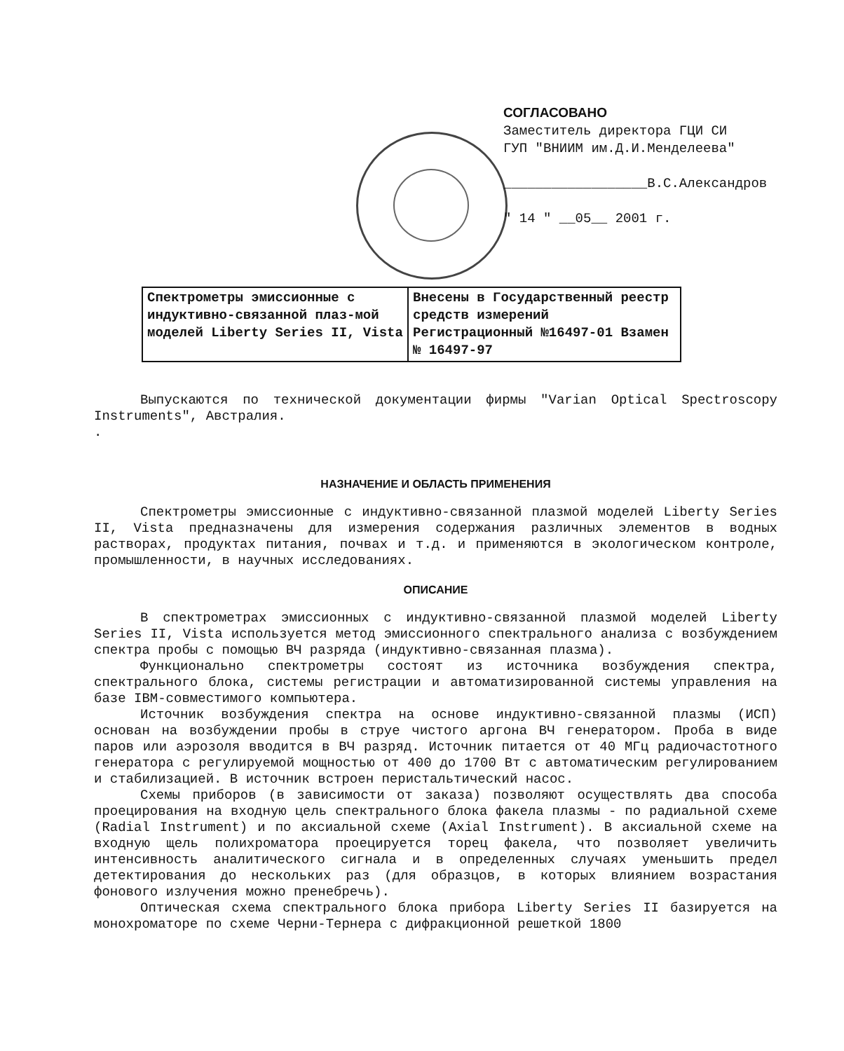СОГЛАСОВАНО
Заместитель директора ГЦИ СИ
ГУП "ВНИИМ им.Д.И.Менделеева"
__________________В.С.Александров
" 14 " __05__ 2001 г.
| Спектрометры эмиссионные с индуктивно-связанной плаз-мой моделей Liberty Series II, Vista | Внесены в Государственный реестр средств измерений Регистрационный №16497-01 Взамен № 16497-97 |
Выпускаются по технической документации фирмы "Varian Optical Spectroscopy Instruments", Австралия.
.
НАЗНАЧЕНИЕ И ОБЛАСТЬ ПРИМЕНЕНИЯ
Спектрометры эмиссионные с индуктивно-связанной плазмой моделей Liberty Series II, Vista предназначены для измерения содержания различных элементов в водных растворах, продуктах питания, почвах и т.д. и применяются в экологическом контроле, промышленности, в научных исследованиях.
ОПИСАНИЕ
В спектрометрах эмиссионных с индуктивно-связанной плазмой моделей Liberty Series II, Vista используется метод эмиссионного спектрального анализа с возбуждением спектра пробы с помощью ВЧ разряда (индуктивно-связанная плазма).
Функционально спектрометры состоят из источника возбуждения спектра, спектрального блока, системы регистрации и автоматизированной системы управления на базе IBM-совместимого компьютера.
Источник возбуждения спектра на основе индуктивно-связанной плазмы (ИСП) основан на возбуждении пробы в струе чистого аргона ВЧ генератором. Проба в виде паров или аэрозоля вводится в ВЧ разряд. Источник питается от 40 МГц радиочастотного генератора с регулируемой мощностью от 400 до 1700 Вт с автоматическим регулированием и стабилизацией. В источник встроен перистальтический насос.
Схемы приборов (в зависимости от заказа) позволяют осуществлять два способа проецирования на входную цель спектрального блока факела плазмы - по радиальной схеме (Radial Instrument) и по аксиальной схеме (Axial Instrument). В аксиальной схеме на входную щель полихроматора проецируется торец факела, что позволяет увеличить интенсивность аналитического сигнала и в определенных случаях уменьшить предел детектирования до нескольких раз (для образцов, в которых влиянием возрастания фонового излучения можно пренебречь).
Оптическая схема спектрального блока прибора Liberty Series II базируется на монохроматоре по схеме Черни-Тернера с дифракционной решеткой 1800